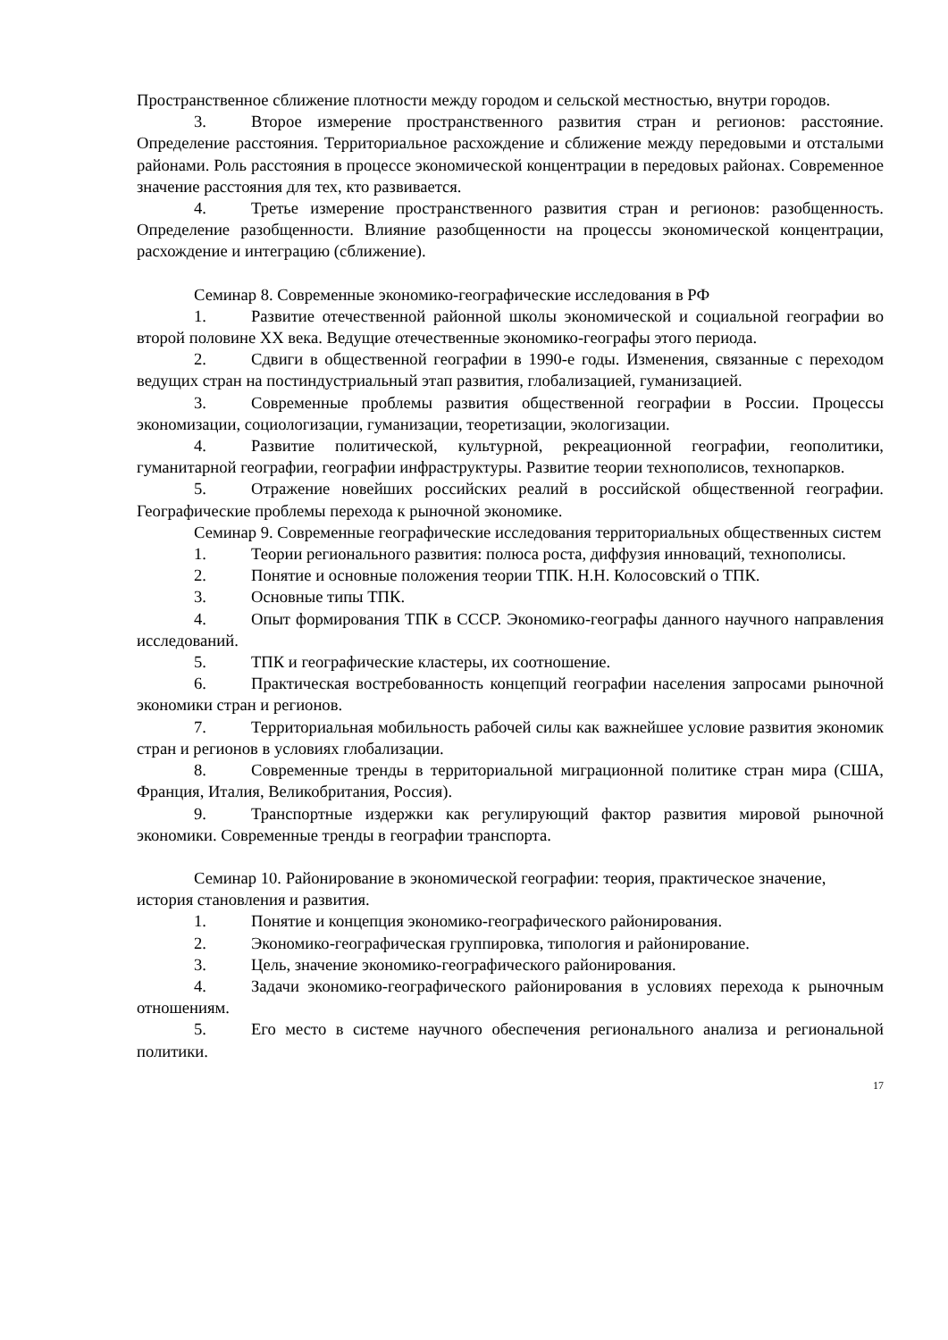Пространственное сближение плотности между городом и сельской местностью, внутри городов.
3. Второе измерение пространственного развития стран и регионов: расстояние. Определение расстояния. Территориальное расхождение и сближение между передовыми и отсталыми районами. Роль расстояния в процессе экономической концентрации в передовых районах. Современное значение расстояния для тех, кто развивается.
4. Третье измерение пространственного развития стран и регионов: разобщенность. Определение разобщенности. Влияние разобщенности на процессы экономической концентрации, расхождение и интеграцию (сближение).
Семинар 8. Современные экономико-географические исследования в РФ
1. Развитие отечественной районной школы экономической и социальной географии во второй половине XX века. Ведущие отечественные экономико-географы этого периода.
2. Сдвиги в общественной географии в 1990-е годы. Изменения, связанные с переходом ведущих стран на постиндустриальный этап развития, глобализацией, гуманизацией.
3. Современные проблемы развития общественной географии в России. Процессы экономизации, социологизации, гуманизации, теоретизации, экологизации.
4. Развитие политической, культурной, рекреационной географии, геополитики, гуманитарной географии, географии инфраструктуры. Развитие теории технополисов, технопарков.
5. Отражение новейших российских реалий в российской общественной географии. Географические проблемы перехода к рыночной экономике.
Семинар 9. Современные географические исследования территориальных общественных систем
1. Теории регионального развития: полюса роста, диффузия инноваций, технополисы.
2. Понятие и основные положения теории ТПК. Н.Н. Колосовский о ТПК.
3. Основные типы ТПК.
4. Опыт формирования ТПК в СССР. Экономико-географы данного научного направления исследований.
5. ТПК и географические кластеры, их соотношение.
6. Практическая востребованность концепций географии населения запросами рыночной экономики стран и регионов.
7. Территориальная мобильность рабочей силы как важнейшее условие развития экономик стран и регионов в условиях глобализации.
8. Современные тренды в территориальной миграционной политике стран мира (США, Франция, Италия, Великобритания, Россия).
9. Транспортные издержки как регулирующий фактор развития мировой рыночной экономики. Современные тренды в географии транспорта.
Семинар 10. Районирование в экономической географии: теория, практическое значение, история становления и развития.
1. Понятие и концепция экономико-географического районирования.
2. Экономико-географическая группировка, типология и районирование.
3. Цель, значение экономико-географического районирования.
4. Задачи экономико-географического районирования в условиях перехода к рыночным отношениям.
5. Его место в системе научного обеспечения регионального анализа и региональной политики.
17